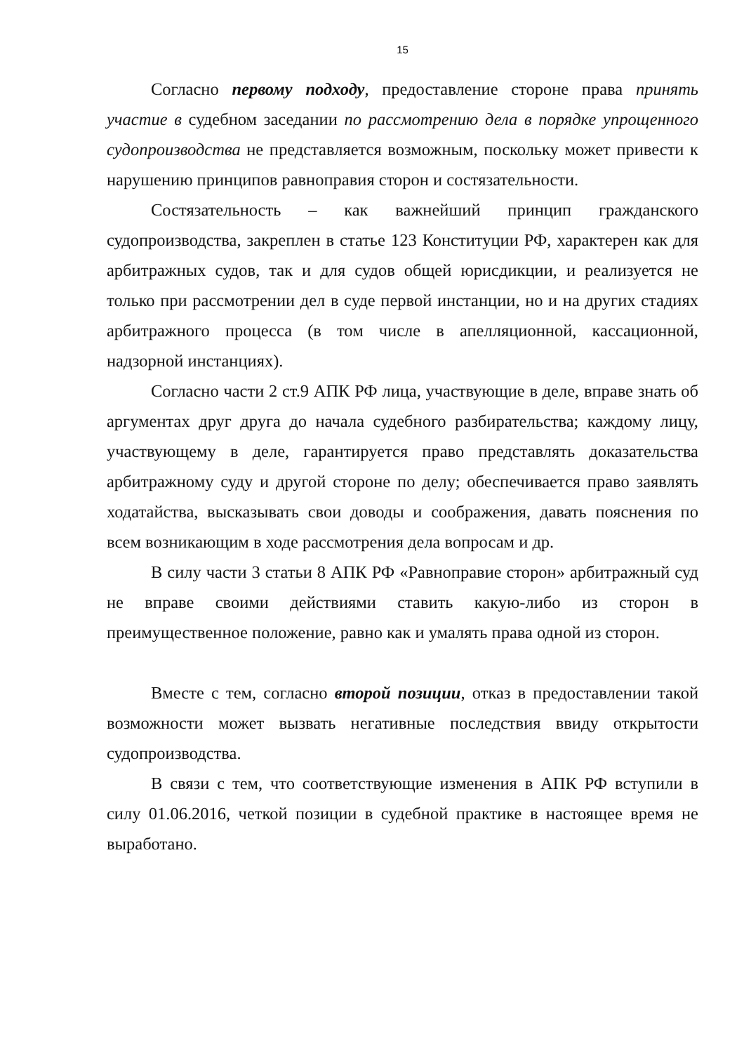15
Согласно первому подходу, предоставление стороне права принять участие в судебном заседании по рассмотрению дела в порядке упрощенного судопроизводства не представляется возможным, поскольку может привести к нарушению принципов равноправия сторон и состязательности.
Состязательность – как важнейший принцип гражданского судопроизводства, закреплен в статье 123 Конституции РФ, характерен как для арбитражных судов, так и для судов общей юрисдикции, и реализуется не только при рассмотрении дел в суде первой инстанции, но и на других стадиях арбитражного процесса (в том числе в апелляционной, кассационной, надзорной инстанциях).
Согласно части 2 ст.9 АПК РФ лица, участвующие в деле, вправе знать об аргументах друг друга до начала судебного разбирательства; каждому лицу, участвующему в деле, гарантируется право представлять доказательства арбитражному суду и другой стороне по делу; обеспечивается право заявлять ходатайства, высказывать свои доводы и соображения, давать пояснения по всем возникающим в ходе рассмотрения дела вопросам и др.
В силу части 3 статьи 8 АПК РФ «Равноправие сторон» арбитражный суд не вправе своими действиями ставить какую-либо из сторон в преимущественное положение, равно как и умалять права одной из сторон.
Вместе с тем, согласно второй позиции, отказ в предоставлении такой возможности может вызвать негативные последствия ввиду открытости судопроизводства.
В связи с тем, что соответствующие изменения в АПК РФ вступили в силу 01.06.2016, четкой позиции в судебной практике в настоящее время не выработано.